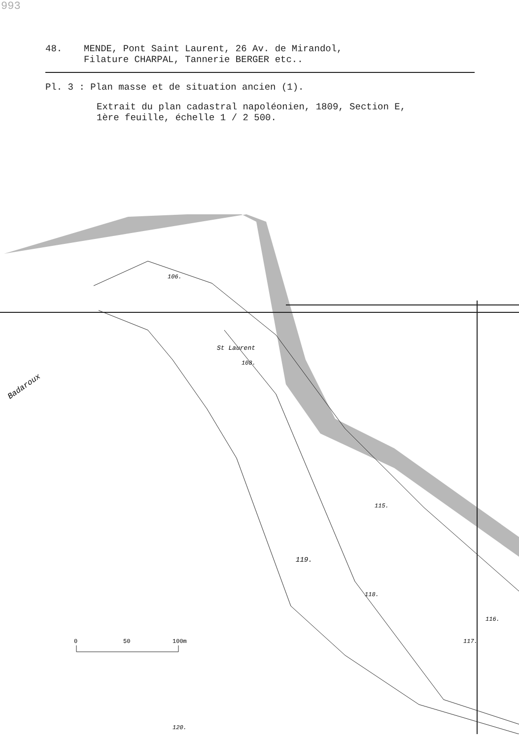993
48. MENDE, Pont Saint Laurent, 26 Av. de Mirandol,
Filature CHARPAL, Tannerie BERGER etc..
Pl. 3 : Plan masse et de situation ancien (1).
Extrait du plan cadastral napoléonien, 1809, Section E,
1ère feuille, échelle 1 / 2 500.
0
50
100m
106.
St Laurent
108.
115.
119.
118.
116.
117.
120.
Badaroux